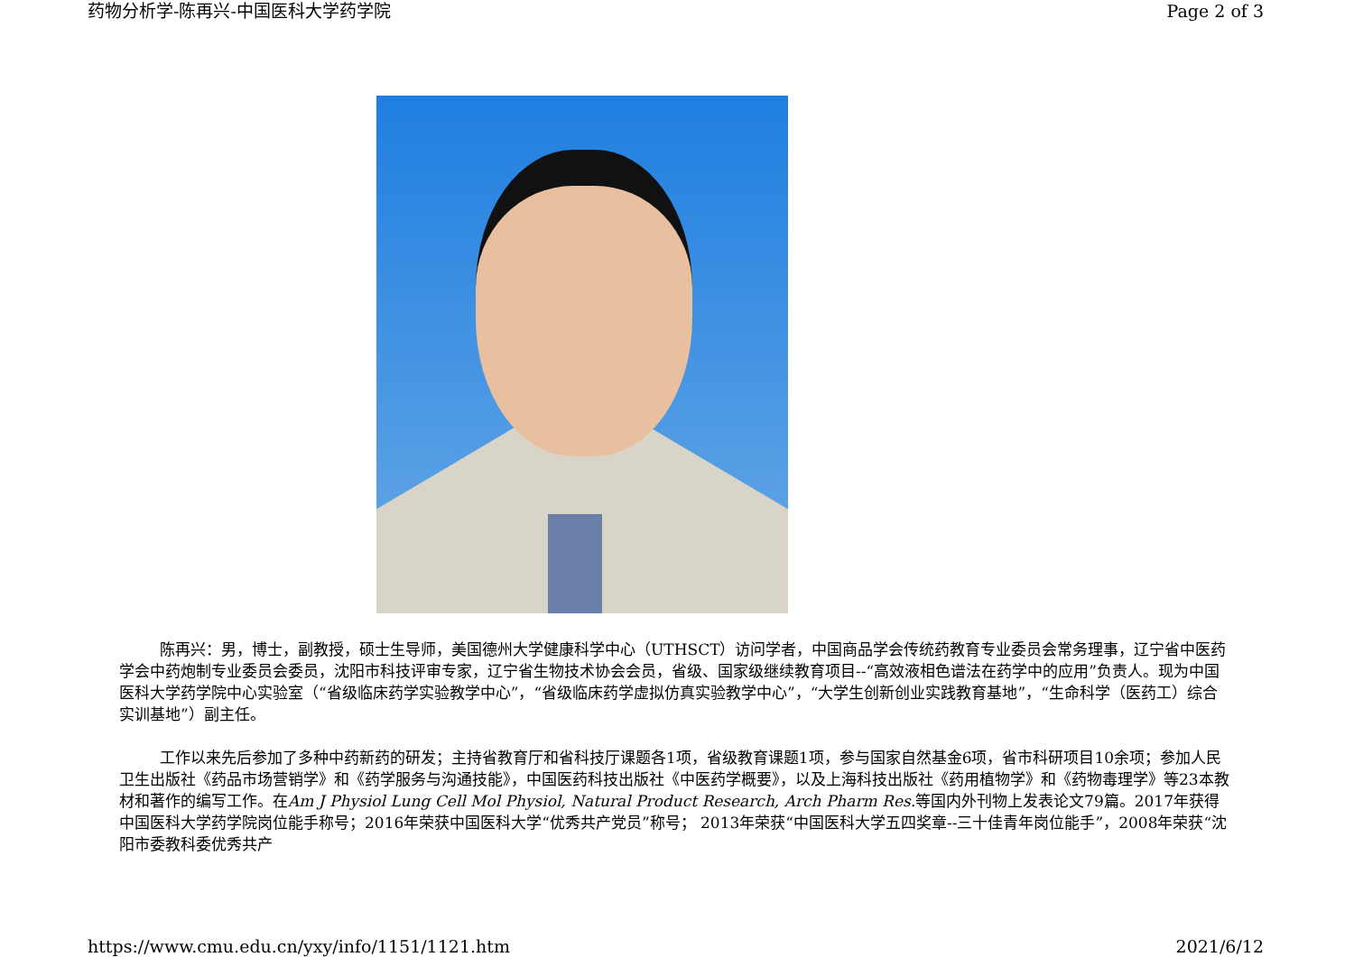药物分析学-陈再兴-中国医科大学药学院 Page 2 of 3
陈再兴：男，博士，副教授，硕士生导师，美国德州大学健康科学中心（UTHSCT）访问学者，中国商品学会传统药教育专业委员会常务理事，辽宁省中医药学会中药炮制专业委员会委员，沈阳市科技评审专家，辽宁省生物技术协会会员，省级、国家级继续教育项目--“高效液相色谱法在药学中的应用”负责人。现为中国医科大学药学院中心实验室（“省级临床药学实验教学中心”，“省级临床药学虚拟仿真实验教学中心”，“大学生创新创业实践教育基地”，“生命科学（医药工）综合实训基地”）副主任。
工作以来先后参加了多种中药新药的研发；主持省教育厅和省科技厅课题各1项，省级教育课题1项，参与国家自然基金6项，省市科研项目10余项；参加人民卫生出版社《药品市场营销学》和《药学服务与沟通技能》，中国医药科技出版社《中医药学概要》，以及上海科技出版社《药用植物学》和《药物毒理学》等23本教材和著作的编写工作。在Am J Physiol Lung Cell Mol Physiol, Natural Product Research, Arch Pharm Res. 等国内外刊物上发表论文79篇。2017年获得中国医科大学药学院岗位能手称号；2016年荣获中国医科大学“优秀共产党员”称号； 2013年荣获“中国医科大学五四奖章--三十佳青年岗位能手”，2008年荣获“沈阳市委教科委优秀共产
https://www.cmu.edu.cn/yxy/info/1151/1121.htm 2021/6/12